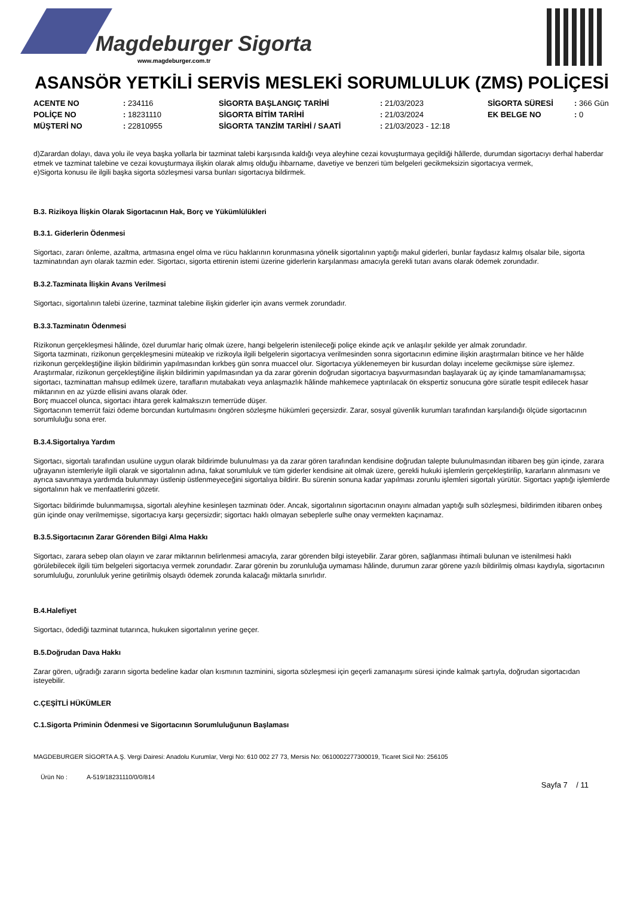Magdeburger Sigorta
www.magdeburger.com.tr
ASANSÖR YETKİLİ SERVİS MESLEKİ SORUMLULUK (ZMS) POLİÇESİ
| ACENTE NO | : 234116 | SİGORTA BAŞLANGIÇ TARİHİ | : 21/03/2023 | SİGORTA SÜRESİ | : 366 Gün |
| POLİÇE NO | : 18231110 | SİGORTA BİTİM TARİHİ | : 21/03/2024 | EK BELGE NO | : 0 |
| MÜŞTERİ NO | : 22810955 | SİGORTA TANZİM TARİHİ / SAATİ | : 21/03/2023 - 12:18 | | |
d)Zarardan dolayı, dava yolu ile veya başka yollarla bir tazminat talebi karşısında kaldığı veya aleyhine cezai kovuşturmaya geçildiği hâllerde, durumdan sigortacıyı derhal haberdar etmek ve tazminat talebine ve cezai kovuşturmaya ilişkin olarak almış olduğu ihbarname, davetiye ve benzeri tüm belgeleri gecikmeksizin sigortacıya vermek,
e)Sigorta konusu ile ilgili başka sigorta sözleşmesi varsa bunları sigortacıya bildirmek.
B.3. Rizikoya İlişkin Olarak Sigortacının Hak, Borç ve Yükümlülükleri
B.3.1. Giderlerin Ödenmesi
Sigortacı, zararı önleme, azaltma, artmasına engel olma ve rücu haklarının korunmasına yönelik sigortalının yaptığı makul giderleri, bunlar faydasız kalmış olsalar bile, sigorta tazminatından ayrı olarak tazmin eder. Sigortacı, sigorta ettirenin istemi üzerine giderlerin karşılanması amacıyla gerekli tutarı avans olarak ödemek zorundadır.
B.3.2.Tazminata İlişkin Avans Verilmesi
Sigortacı, sigortalının talebi üzerine, tazminat talebine ilişkin giderler için avans vermek zorundadır.
B.3.3.Tazminatın Ödenmesi
Rizikonun gerçekleşmesi hâlinde, özel durumlar hariç olmak üzere, hangi belgelerin istenileceği poliçe ekinde açık ve anlaşılır şekilde yer almak zorundadır.
Sigorta tazminatı, rizikonun gerçekleşmesini müteakip ve rizikoyla ilgili belgelerin sigortacıya verilmesinden sonra sigortacının edimine ilişkin araştırmaları bitince ve her hâlde rizikonun gerçekleştiğine ilişkin bildirimin yapılmasından kırkbeş gün sonra muaccel olur. Sigortacıya yüklenemeyen bir kusurdan dolayı inceleme gecikmişse süre işlemez.
Araştırmalar, rizikonun gerçekleştiğine ilişkin bildirimin yapılmasından ya da zarar görenin doğrudan sigortacıya başvurmasından başlayarak üç ay içinde tamamlanamamışsa; sigortacı, tazminattan mahsup edilmek üzere, tarafların mutabakatı veya anlaşmazlık hâlinde mahkemece yaptırılacak ön ekspertiz sonucuna göre süratle tespit edilecek hasar miktarının en az yüzde ellisini avans olarak öder.
Borç muaccel olunca, sigortacı ihtara gerek kalmaksızın temerrüde düşer.
Sigortacının temerrüt faizi ödeme borcundan kurtulmasını öngören sözleşme hükümleri geçersizdir. Zarar, sosyal güvenlik kurumları tarafından karşılandığı ölçüde sigortacının sorumluluğu sona erer.
B.3.4.Sigortalıya Yardım
Sigortacı, sigortalı tarafından usulüne uygun olarak bildirimde bulunulması ya da zarar gören tarafından kendisine doğrudan talepte bulunulmasından itibaren beş gün içinde, zarara uğrayanın istemleriyle ilgili olarak ve sigortalının adına, fakat sorumluluk ve tüm giderler kendisine ait olmak üzere, gerekli hukuki işlemlerin gerçekleştirilip, kararların alınmasını ve ayrıca savunmaya yardımda bulunmayı üstlenip üstlenmeyeceğini sigortalıya bildirir. Bu sürenin sonuna kadar yapılması zorunlu işlemleri sigortalı yürütür. Sigortacı yaptığı işlemlerde sigortalının hak ve menfaatlerini gözetir.
Sigortacı bildirimde bulunmamışsa, sigortalı aleyhine kesinleşen tazminatı öder. Ancak, sigortalının sigortacının onayını almadan yaptığı sulh sözleşmesi, bildirimden itibaren onbeş gün içinde onay verilmemişse, sigortacıya karşı geçersizdir; sigortacı haklı olmayan sebeplerle sulhe onay vermekten kaçınamaz.
B.3.5.Sigortacının Zarar Görenden Bilgi Alma Hakkı
Sigortacı, zarara sebep olan olayın ve zarar miktarının belirlenmesi amacıyla, zarar görenden bilgi isteyebilir. Zarar gören, sağlanması ihtimali bulunan ve istenilmesi haklı görülebilecek ilgili tüm belgeleri sigortacıya vermek zorundadır. Zarar görenin bu zorunluluğa uymaması hâlinde, durumun zarar görene yazılı bildirilmiş olması kaydıyla, sigortacının sorumluluğu, zorunluluk yerine getirilmiş olsaydı ödemek zorunda kalacağı miktarla sınırlıdır.
B.4.Halefiyet
Sigortacı, ödediği tazminat tutarınca, hukuken sigortalının yerine geçer.
B.5.Doğrudan Dava Hakkı
Zarar gören, uğradığı zararın sigorta bedeline kadar olan kısmının tazminini, sigorta sözleşmesi için geçerli zamanaşımı süresi içinde kalmak şartıyla, doğrudan sigortacıdan isteyebilir.
C.ÇEŞİTLİ HÜKÜMLER
C.1.Sigorta Priminin Ödenmesi ve Sigortacının Sorumluluğunun Başlaması
MAGDEBURGER SİGORTA A.Ş. Vergi Dairesi: Anadolu Kurumlar, Vergi No: 610 002 27 73, Mersis No: 0610002277300019, Ticaret Sicil No: 256105
Ürün No : A-519/18231110/0/0/814
Sayfa 7 / 11